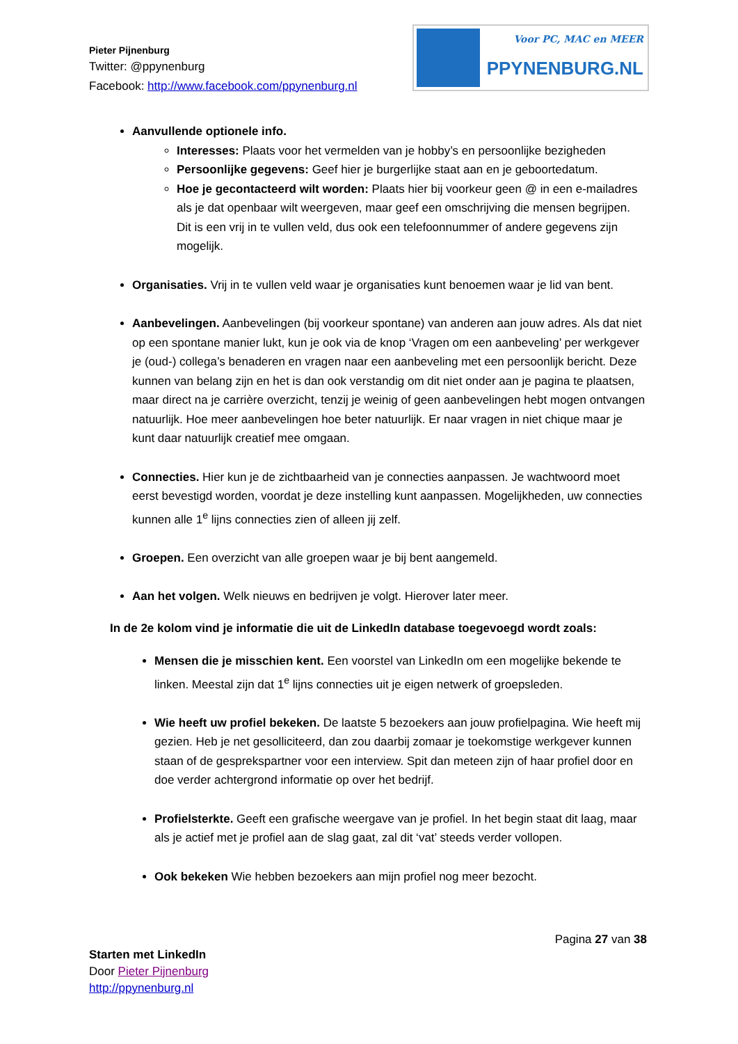Pieter Pijnenburg
Twitter: @ppynenburg
Facebook: http://www.facebook.com/ppynenburg.nl
Voor PC, MAC en MEER
PPYNENBURG.NL
Aanvullende optionele info.
Interesses: Plaats voor het vermelden van je hobby’s en persoonlijke bezigheden
Persoonlijke gegevens: Geef hier je burgerlijke staat aan en je geboortedatum.
Hoe je gecontacteerd wilt worden: Plaats hier bij voorkeur geen @ in een e-mailadres als je dat openbaar wilt weergeven, maar geef een omschrijving die mensen begrijpen. Dit is een vrij in te vullen veld, dus ook een telefoonnummer of andere gegevens zijn mogelijk.
Organisaties. Vrij in te vullen veld waar je organisaties kunt benoemen waar je lid van bent.
Aanbevelingen. Aanbevelingen (bij voorkeur spontane) van anderen aan jouw adres. Als dat niet op een spontane manier lukt, kun je ook via de knop ‘Vragen om een aanbeveling’ per werkgever je (oud-) collega’s benaderen en vragen naar een aanbeveling met een persoonlijk bericht. Deze kunnen van belang zijn en het is dan ook verstandig om dit niet onder aan je pagina te plaatsen, maar direct na je carrière overzicht, tenzij je weinig of geen aanbevelingen hebt mogen ontvangen natuurlijk. Hoe meer aanbevelingen hoe beter natuurlijk. Er naar vragen in niet chique maar je kunt daar natuurlijk creatief mee omgaan.
Connecties. Hier kun je de zichtbaarheid van je connecties aanpassen. Je wachtwoord moet eerst bevestigd worden, voordat je deze instelling kunt aanpassen. Mogelijkheden, uw connecties kunnen alle 1<sup>e</sup> lijns connecties zien of alleen jij zelf.
Groepen. Een overzicht van alle groepen waar je bij bent aangemeld.
Aan het volgen. Welk nieuws en bedrijven je volgt. Hierover later meer.
In de 2e kolom vind je informatie die uit de LinkedIn database toegevoegd wordt zoals:
Mensen die je misschien kent. Een voorstel van LinkedIn om een mogelijke bekende te linken. Meestal zijn dat 1<sup>e</sup> lijns connecties uit je eigen netwerk of groepsleden.
Wie heeft uw profiel bekeken. De laatste 5 bezoekers aan jouw profielpagina. Wie heeft mij gezien. Heb je net gesolliciteerd, dan zou daarbij zomaar je toekomstige werkgever kunnen staan of de gesprekspartner voor een interview. Spit dan meteen zijn of haar profiel door en doe verder achtergrond informatie op over het bedrijf.
Profielsterkte. Geeft een grafische weergave van je profiel. In het begin staat dit laag, maar als je actief met je profiel aan de slag gaat, zal dit ‘vat’ steeds verder vollopen.
Ook bekeken Wie hebben bezoekers aan mijn profiel nog meer bezocht.
Pagina 27 van 38
Starten met LinkedIn
Door Pieter Pijnenburg
http://ppynenburg.nl